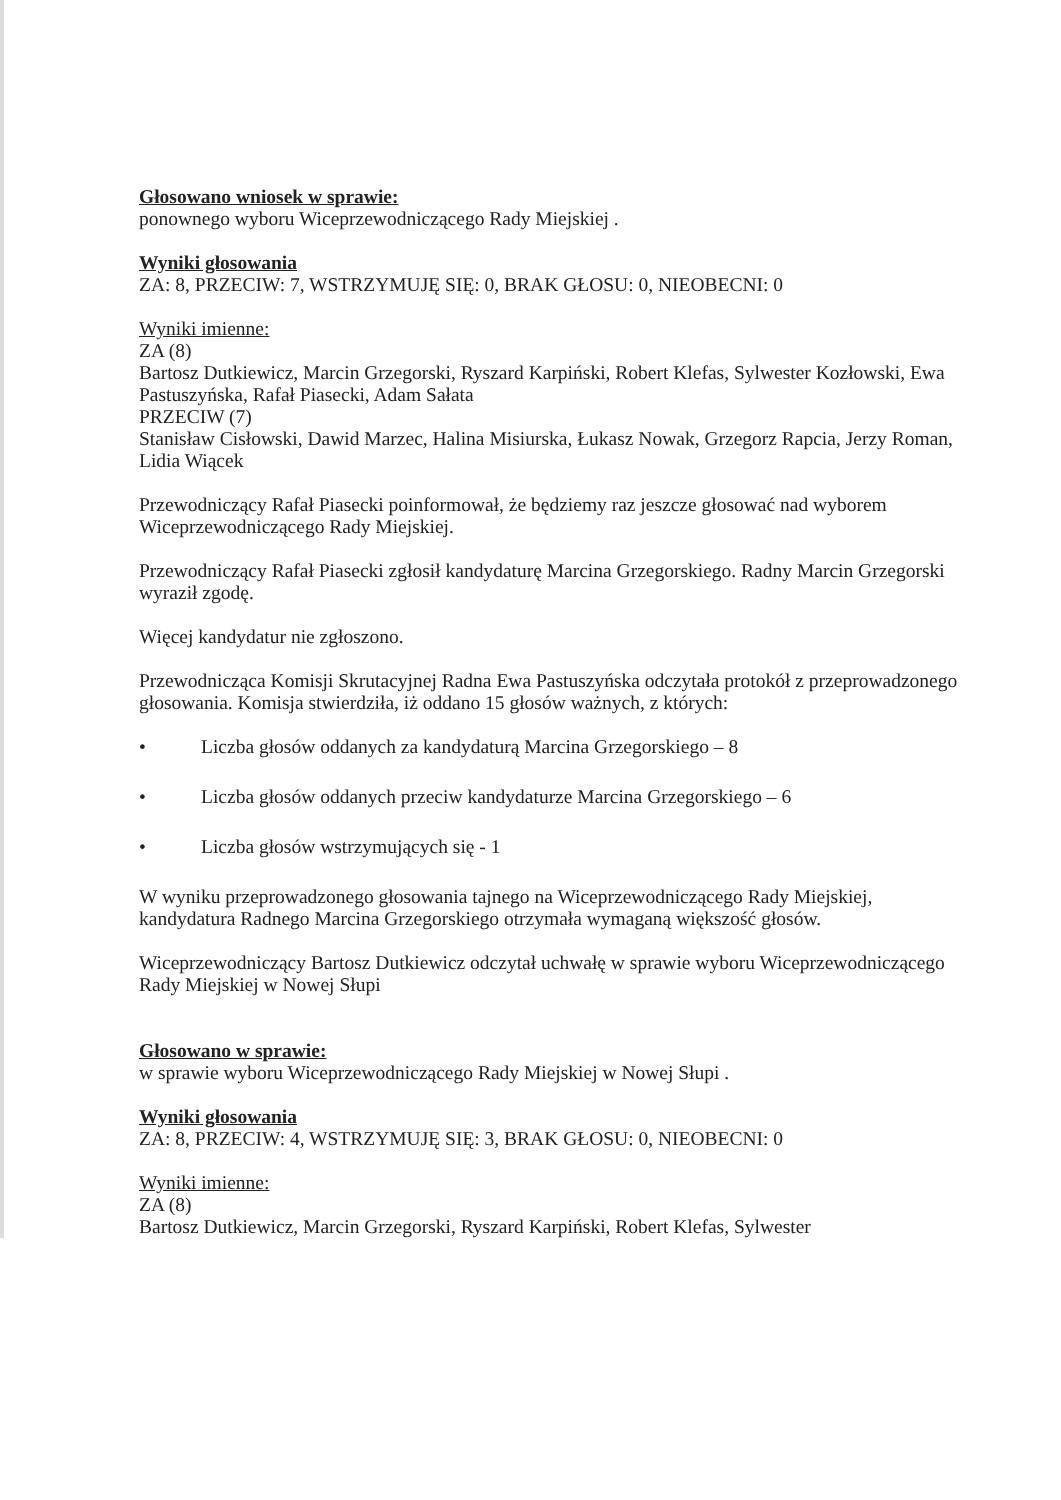Głosowano wniosek w sprawie:
ponownego wyboru Wiceprzewodniczącego Rady Miejskiej .
Wyniki głosowania
ZA: 8, PRZECIW: 7, WSTRZYMUJĘ SIĘ: 0, BRAK GŁOSU: 0, NIEOBECNI: 0
Wyniki imienne:
ZA (8)
Bartosz Dutkiewicz, Marcin Grzegorski, Ryszard Karpiński, Robert Klefas, Sylwester Kozłowski, Ewa Pastuszyńska, Rafał Piasecki, Adam Sałata
PRZECIW (7)
Stanisław Cisłowski, Dawid Marzec, Halina Misiurska, Łukasz Nowak, Grzegorz Rapcia, Jerzy Roman, Lidia Wiącek
Przewodniczący Rafał Piasecki poinformował, że będziemy raz jeszcze głosować nad wyborem Wiceprzewodniczącego Rady Miejskiej.
Przewodniczący Rafał Piasecki zgłosił kandydaturę Marcina Grzegorskiego. Radny Marcin Grzegorski wyraził zgodę.
Więcej kandydatur nie zgłoszono.
Przewodnicząca Komisji Skrutacyjnej Radna Ewa Pastuszyńska odczytała protokół z przeprowadzonego głosowania. Komisja stwierdziła, iż oddano 15 głosów ważnych, z których:
• Liczba głosów oddanych za kandydaturą Marcina Grzegorskiego – 8
• Liczba głosów oddanych przeciw kandydaturze Marcina Grzegorskiego – 6
• Liczba głosów wstrzymujących się - 1
W wyniku przeprowadzonego głosowania tajnego na Wiceprzewodniczącego Rady Miejskiej, kandydatura Radnego Marcina Grzegorskiego otrzymała wymaganą większość głosów.
Wiceprzewodniczący Bartosz Dutkiewicz odczytał uchwałę w sprawie wyboru Wiceprzewodniczącego Rady Miejskiej w Nowej Słupi
Głosowano w sprawie:
w sprawie wyboru Wiceprzewodniczącego Rady Miejskiej w Nowej Słupi .
Wyniki głosowania
ZA: 8, PRZECIW: 4, WSTRZYMUJĘ SIĘ: 3, BRAK GŁOSU: 0, NIEOBECNI: 0
Wyniki imienne:
ZA (8)
Bartosz Dutkiewicz, Marcin Grzegorski, Ryszard Karpiński, Robert Klefas, Sylwester